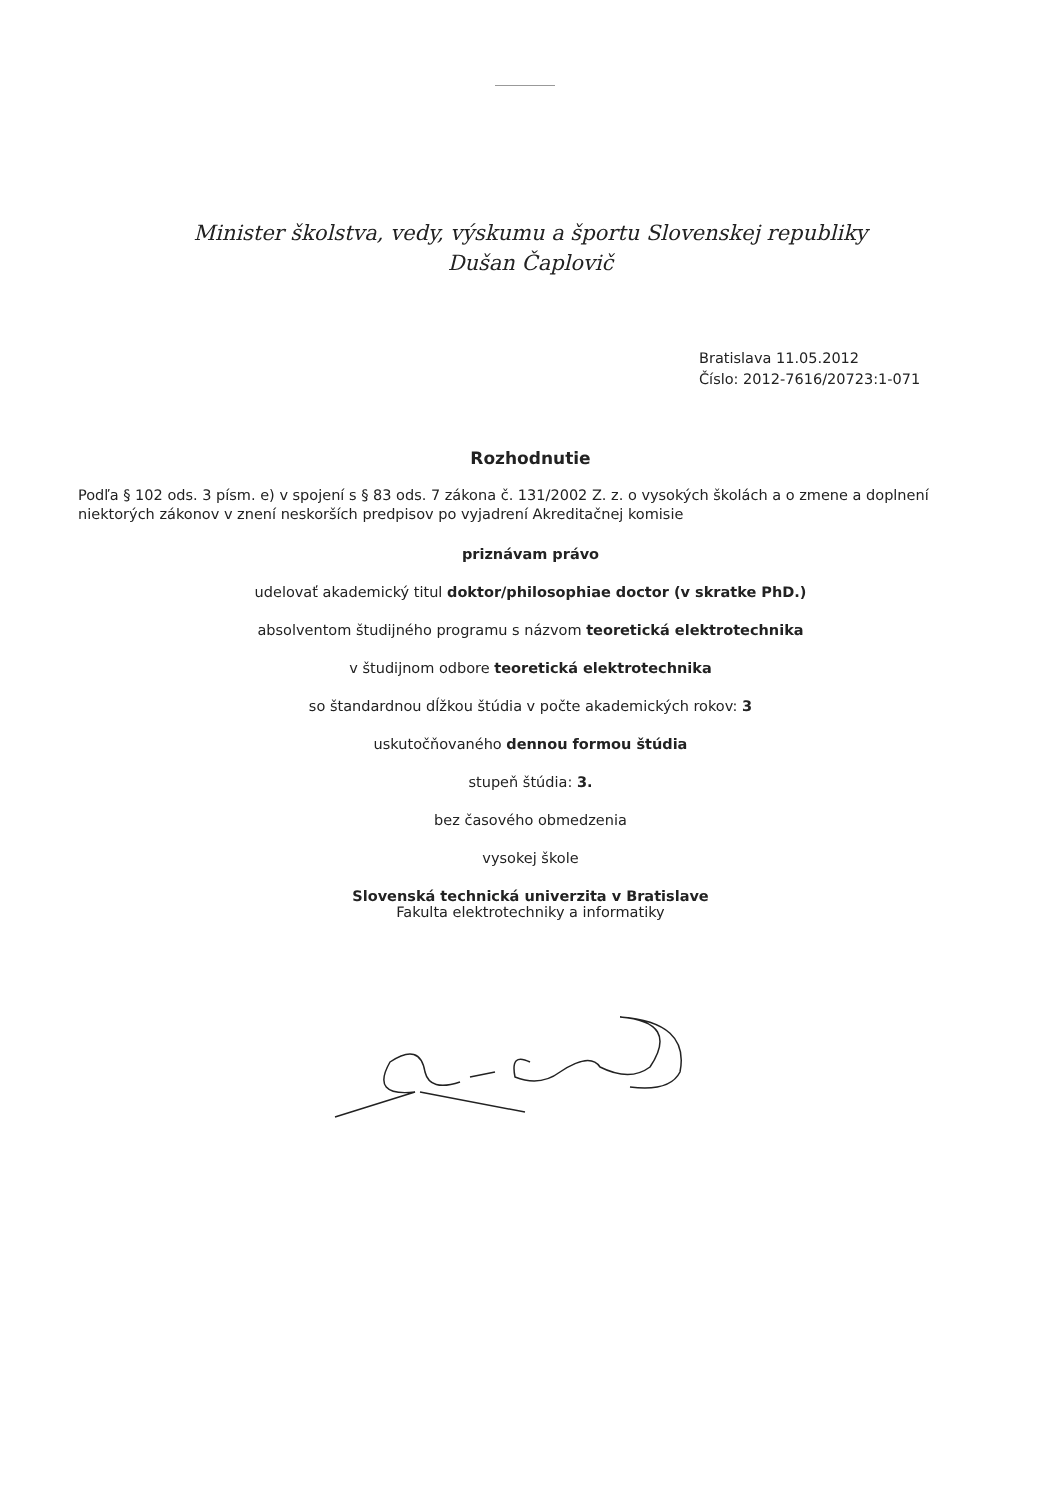Minister školstva, vedy, výskumu a športu Slovenskej republiky
Dušan Čaplovič
Bratislava 11.05.2012
Číslo: 2012-7616/20723:1-071
Rozhodnutie
Podľa § 102 ods. 3 písm. e) v spojení s § 83 ods. 7 zákona č. 131/2002 Z. z. o vysokých školách a o zmene a doplnení niektorých zákonov v znení neskorších predpisov po vyjadrení Akreditačnej komisie
priznávam právo
udelovať akademický titul doktor/philosophiae doctor (v skratke PhD.)
absolventom študijného programu s názvom teoretická elektrotechnika
v študijnom odbore teoretická elektrotechnika
so štandardnou dĺžkou štúdia v počte akademických rokov: 3
uskutočňovaného dennou formou štúdia
stupeň štúdia: 3.
bez časového obmedzenia
vysokej škole
Slovenská technická univerzita v Bratislave
Fakulta elektrotechniky a informatiky